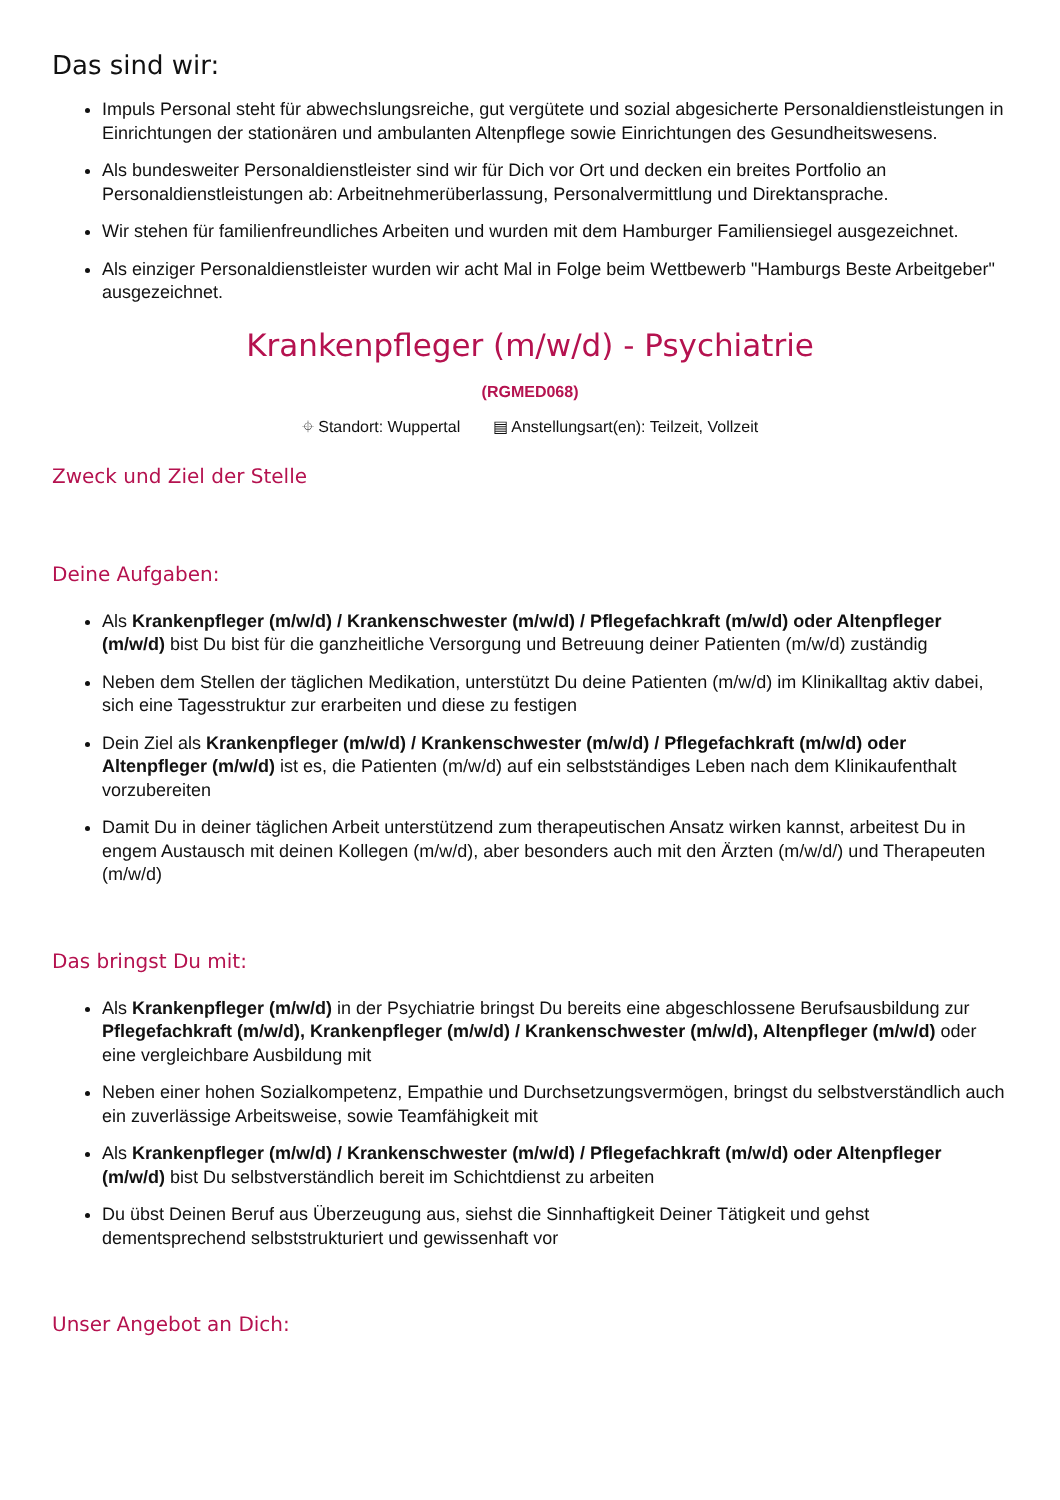Das sind wir:
Impuls Personal steht für abwechslungsreiche, gut vergütete und sozial abgesicherte Personaldienstleistungen in Einrichtungen der stationären und ambulanten Altenpflege sowie Einrichtungen des Gesundheitswesens.
Als bundesweiter Personaldienstleister sind wir für Dich vor Ort und decken ein breites Portfolio an Personaldienstleistungen ab: Arbeitnehmerüberlassung, Personalvermittlung und Direktansprache.
Wir stehen für familienfreundliches Arbeiten und wurden mit dem Hamburger Familiensiegel ausgezeichnet.
Als einziger Personaldienstleister wurden wir acht Mal in Folge beim Wettbewerb "Hamburgs Beste Arbeitgeber" ausgezeichnet.
Krankenpfleger (m/w/d) - Psychiatrie
(RGMED068)
⌖ Standort: Wuppertal ▤ Anstellungsart(en): Teilzeit, Vollzeit
Zweck und Ziel der Stelle
Deine Aufgaben:
Als Krankenpfleger (m/w/d) / Krankenschwester (m/w/d) / Pflegefachkraft (m/w/d) oder Altenpfleger (m/w/d) bist Du bist für die ganzheitliche Versorgung und Betreuung deiner Patienten (m/w/d) zuständig
Neben dem Stellen der täglichen Medikation, unterstützt Du deine Patienten (m/w/d) im Klinikalltag aktiv dabei, sich eine Tagesstruktur zur erarbeiten und diese zu festigen
Dein Ziel als Krankenpfleger (m/w/d) / Krankenschwester (m/w/d) / Pflegefachkraft (m/w/d) oder Altenpfleger (m/w/d) ist es, die Patienten (m/w/d) auf ein selbstständiges Leben nach dem Klinikaufenthalt vorzubereiten
Damit Du in deiner täglichen Arbeit unterstützend zum therapeutischen Ansatz wirken kannst, arbeitest Du in engem Austausch mit deinen Kollegen (m/w/d), aber besonders auch mit den Ärzten (m/w/d/) und Therapeuten (m/w/d)
Das bringst Du mit:
Als Krankenpfleger (m/w/d) in der Psychiatrie bringst Du bereits eine abgeschlossene Berufsausbildung zur Pflegefachkraft (m/w/d), Krankenpfleger (m/w/d) / Krankenschwester (m/w/d), Altenpfleger (m/w/d) oder eine vergleichbare Ausbildung mit
Neben einer hohen Sozialkompetenz, Empathie und Durchsetzungsvermögen, bringst du selbstverständlich auch ein zuverlässige Arbeitsweise, sowie Teamfähigkeit mit
Als Krankenpfleger (m/w/d) / Krankenschwester (m/w/d) / Pflegefachkraft (m/w/d) oder Altenpfleger (m/w/d) bist Du selbstverständlich bereit im Schichtdienst zu arbeiten
Du übst Deinen Beruf aus Überzeugung aus, siehst die Sinnhaftigkeit Deiner Tätigkeit und gehst dementsprechend selbststrukturiert und gewissenhaft vor
Unser Angebot an Dich: